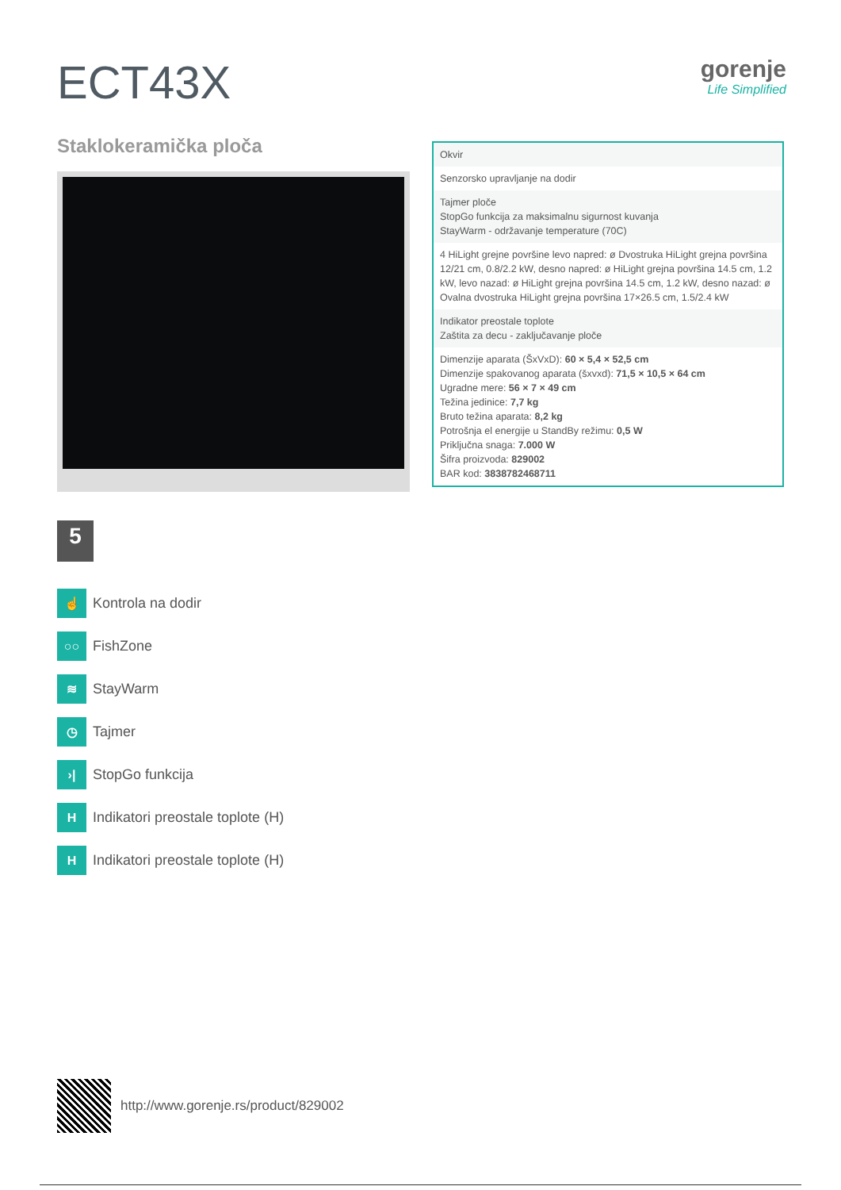ECT43X
gorenje
Life Simplified
Staklokeramička ploča
5
☝
Kontrola na dodir
○○
FishZone
≋
StayWarm
◷
Tajmer
›|
StopGo funkcija
H
Indikatori preostale toplote (H)
H
Indikatori preostale toplote (H)
| Okvir |
| Senzorsko upravljanje na dodir |
| Tajmer ploče StopGo funkcija za maksimalnu sigurnost kuvanja StayWarm - održavanje temperature (70C) |
| 4 HiLight grejne površine levo napred: ø Dvostruka HiLight grejna površina 12/21 cm, 0.8/2.2 kW, desno napred: ø HiLight grejna površina 14.5 cm, 1.2 kW, levo nazad: ø HiLight grejna površina 14.5 cm, 1.2 kW, desno nazad: ø Ovalna dvostruka HiLight grejna površina 17×26.5 cm, 1.5/2.4 kW |
| Indikator preostale toplote Zaštita za decu - zaključavanje ploče |
| Dimenzije aparata (ŠxVxD): 60 × 5,4 × 52,5 cm Dimenzije spakovanog aparata (šxvxd): 71,5 × 10,5 × 64 cm Ugradne mere: 56 × 7 × 49 cm Težina jedinice: 7,7 kg Bruto težina aparata: 8,2 kg Potrošnja el energije u StandBy režimu: 0,5 W Priključna snaga: 7.000 W Šifra proizvoda: 829002 BAR kod: 3838782468711 |
http://www.gorenje.rs/product/829002